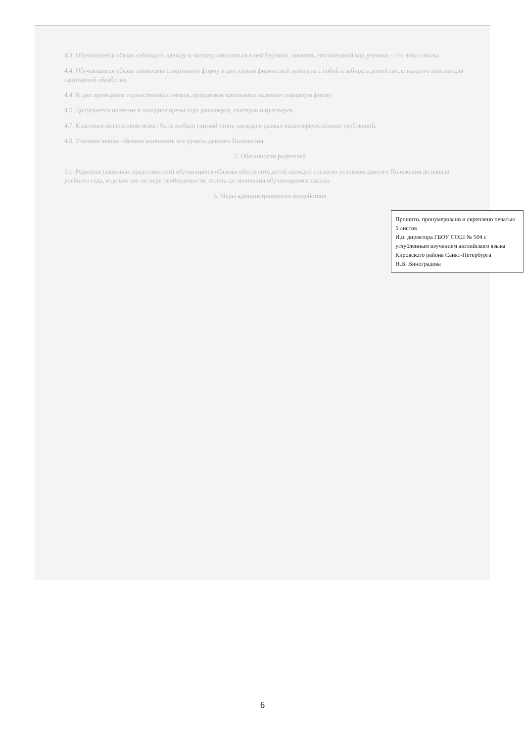4.3. Обучающиеся обязан соблюдать одежду и чистоту, относиться к ней бережно, помнить, что внешний вид ученика – это лицо школы.
4.4. Обучающиеся обязан приносить спортивную форму в дни уроков физической культуры с собой и забирать домой после каждого занятия для санитарной обработки.
4.4. В дни проведения торжественных линеек, праздников школьники надевают парадную форму.
4.5. Допускается ношение в холодное время года джемперов, свитеров и пуловеров.
4.7. Классным коллективом может быть выбран единый стиль одежды в рамках вышеперечисленных требований.
4.8. Ученики школы обязаны выполнять все пункты данного Положения.
5. Обязанности родителей
5.1. Родители (законные представители) обучающихся обязаны обеспечить детей одеждой согласно условиям данного Положения до начала учебного года, и делать это по мере необходимости, вплоть до окончания обучающимися школы.
6. Меры административного воздействия
Прошито, пронумеровано и скреплено печатью
5 листов
И.о. директора ГБОУ СОШ № 504 с углубленным изучением английского языка Кировского района Санкт-Петербурга
Н.В. Виноградова
6